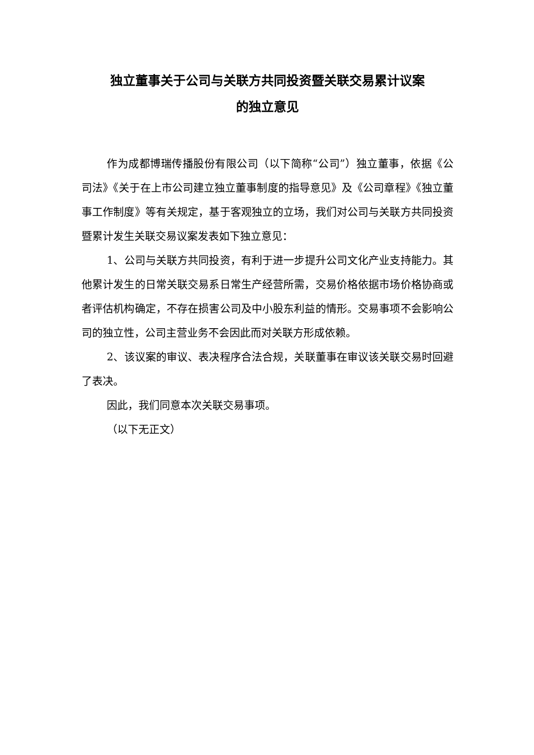独立董事关于公司与关联方共同投资暨关联交易累计议案
的独立意见
作为成都博瑞传播股份有限公司（以下简称“公司”）独立董事，依据《公司法》《关于在上市公司建立独立董事制度的指导意见》及《公司章程》《独立董事工作制度》等有关规定，基于客观独立的立场，我们对公司与关联方共同投资暨累计发生关联交易议案发表如下独立意见：
1、公司与关联方共同投资，有利于进一步提升公司文化产业支持能力。其他累计发生的日常关联交易系日常生产经营所需，交易价格依据市场价格协商或者评估机构确定，不存在损害公司及中小股东利益的情形。交易事项不会影响公司的独立性，公司主营业务不会因此而对关联方形成依赖。
2、该议案的审议、表决程序合法合规，关联董事在审议该关联交易时回避了表决。
因此，我们同意本次关联交易事项。
（以下无正文）